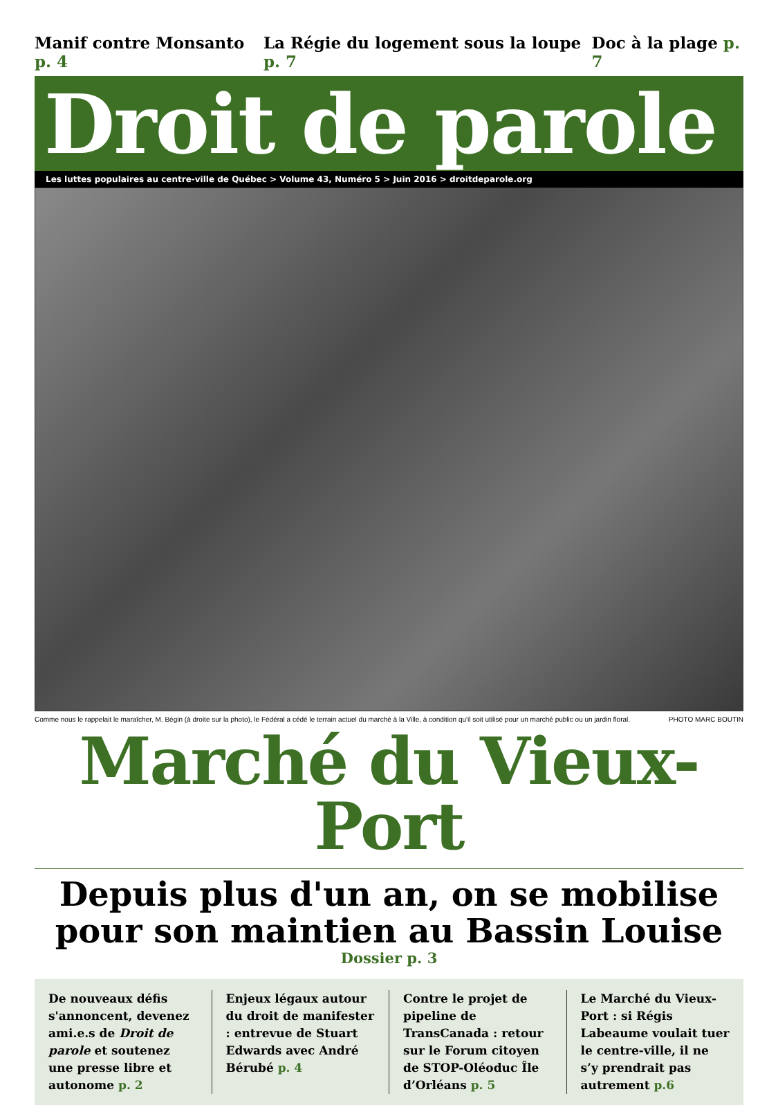Manif contre Monsanto p. 4 La Régie du logement sous la loupe p. 7 Doc à la plage p. 7
Droit de parole
Les luttes populaires au centre-ville de Québec > Volume 43, Numéro 5 > Juin 2016 > droitdeparole.org
Comme nous le rappelait le maraîcher, M. Bégin (à droite sur la photo), le Fédéral a cédé le terrain actuel du marché à la Ville, à condition qu'il soit utilisé pour un marché public ou un jardin floral. PHOTO MARC BOUTIN
Marché du Vieux-Port
Depuis plus d'un an, on se mobilise pour son maintien au Bassin Louise
Dossier p. 3
De nouveaux défis s'annoncent, devenez ami.e.s de Droit de parole et soutenez une presse libre et autonome p. 2
Enjeux légaux autour du droit de manifester : entrevue de Stuart Edwards avec André Bérubé p. 4
Contre le projet de pipeline de TransCanada : retour sur le Forum citoyen de STOP-Oléoduc Île d’Orléans p. 5
Le Marché du Vieux-Port : si Régis Labeaume voulait tuer le centre-ville, il ne s’y prendrait pas autrement p.6